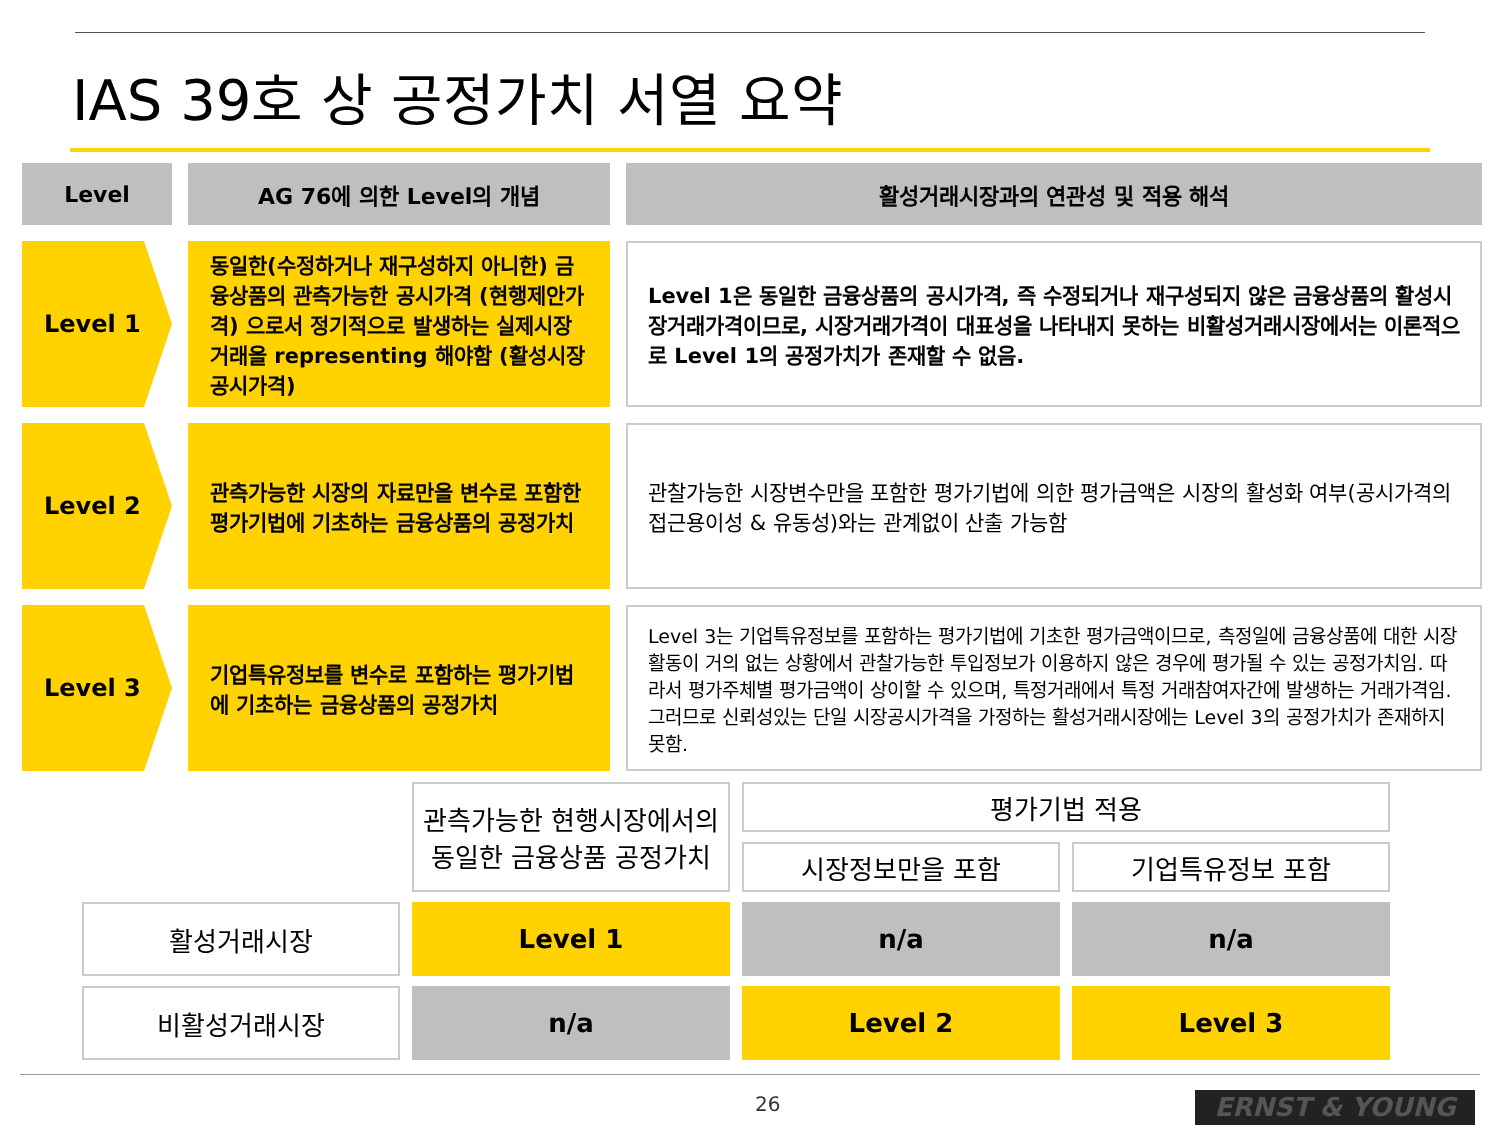IAS 39호 상 공정가치 서열 요약
Level
AG 76에 의한 Level의 개념
활성거래시장과의 연관성 및 적용 해석
Level 1
동일한(수정하거나 재구성하지 아니한) 금융상품의 관측가능한 공시가격 (현행제안가격) 으로서 정기적으로 발생하는 실제시장거래을 representing 해야함 (활성시장 공시가격)
Level 1은 동일한 금융상품의 공시가격, 즉 수정되거나 재구성되지 않은 금융상품의 활성시장거래가격이므로, 시장거래가격이 대표성을 나타내지 못하는 비활성거래시장에서는 이론적으로 Level 1의 공정가치가 존재할 수 없음.
Level 2
관측가능한 시장의 자료만을 변수로 포함한 평가기법에 기초하는 금융상품의 공정가치
관찰가능한 시장변수만을 포함한 평가기법에 의한 평가금액은 시장의 활성화 여부(공시가격의 접근용이성 & 유동성)와는 관계없이 산출 가능함
Level 3
기업특유정보를 변수로 포함하는 평가기법에 기초하는 금융상품의 공정가치
Level 3는 기업특유정보를 포함하는 평가기법에 기초한 평가금액이므로, 측정일에 금융상품에 대한 시장활동이 거의 없는 상황에서 관찰가능한 투입정보가 이용하지 않은 경우에 평가될 수 있는 공정가치임. 따라서 평가주체별 평가금액이 상이할 수 있으며, 특정거래에서 특정 거래참여자간에 발생하는 거래가격임. 그러므로 신뢰성있는 단일 시장공시가격을 가정하는 활성거래시장에는 Level 3의 공정가치가 존재하지 못함.
| | 관측가능한 현행시장에서의 동일한 금융상품 공정가치 | 평가기법 적용 | |
| | | 시장정보만을 포함 | 기업특유정보 포함 |
| 활성거래시장 | Level 1 | n/a | n/a |
| 비활성거래시장 | n/a | Level 2 | Level 3 |
26 ERNST & YOUNG